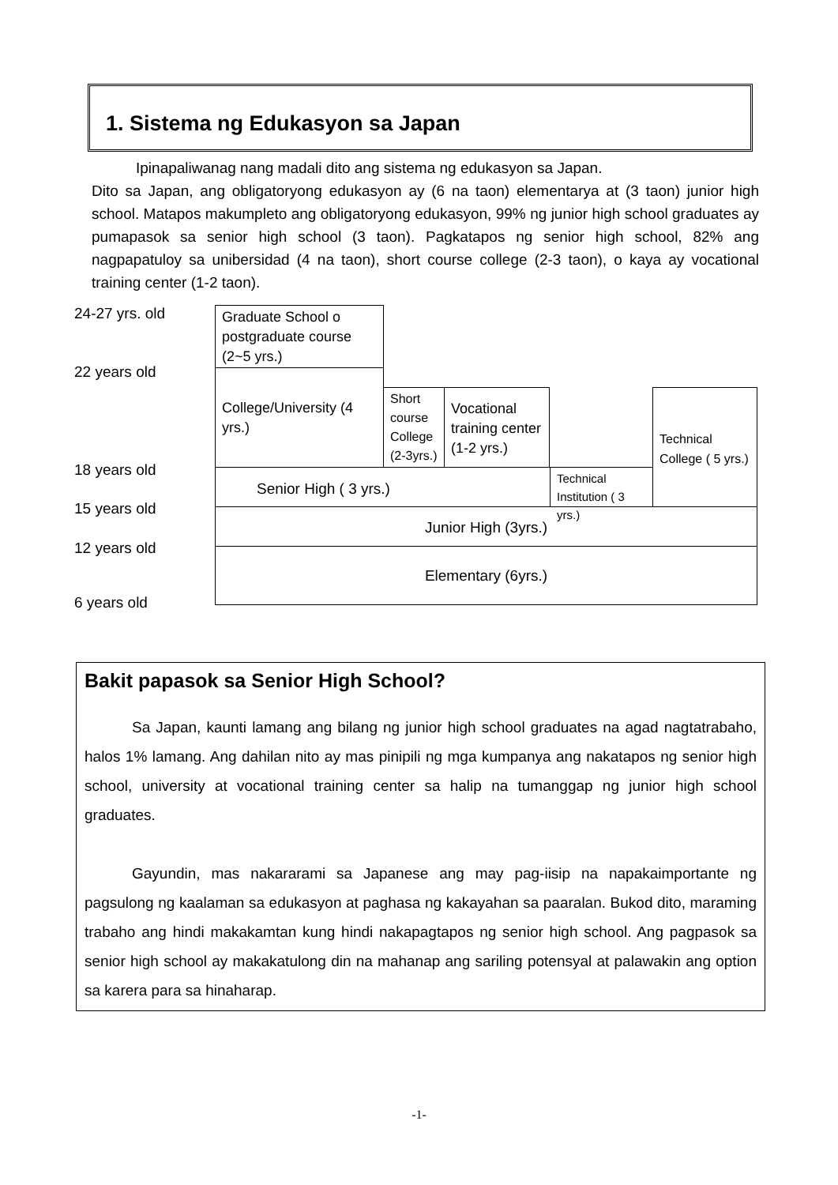1. Sistema ng Edukasyon sa Japan
Ipinapaliwanag nang madali dito ang sistema ng edukasyon sa Japan.
Dito sa Japan, ang obligatoryong edukasyon ay (6 na taon) elementarya at (3 taon) junior high school. Matapos makumpleto ang obligatoryong edukasyon, 99% ng junior high school graduates ay pumapasok sa senior high school (3 taon). Pagkatapos ng senior high school, 82% ang nagpapatuloy sa unibersidad (4 na taon), short course college (2-3 taon), o kaya ay vocational training center (1-2 taon).
24-27 yrs. old
22 years old
18 years old
15 years old
12 years old
6 years old
Graduate School o postgraduate course (2~5 yrs.)
College/University (4 yrs.)
Short course College (2-3yrs.)
Vocational training center (1-2 yrs.)
Technical College ( 5 yrs.)
Senior High ( 3 yrs.)
Technical Institution ( 3 yrs.)
Junior High (3yrs.)
Elementary (6yrs.)
Bakit papasok sa Senior High School?
Sa Japan, kaunti lamang ang bilang ng junior high school graduates na agad nagtatrabaho, halos 1% lamang. Ang dahilan nito ay mas pinipili ng mga kumpanya ang nakatapos ng senior high school, university at vocational training center sa halip na tumanggap ng junior high school graduates.
Gayundin, mas nakararami sa Japanese ang may pag-iisip na napakaimportante ng pagsulong ng kaalaman sa edukasyon at paghasa ng kakayahan sa paaralan. Bukod dito, maraming trabaho ang hindi makakamtan kung hindi nakapagtapos ng senior high school. Ang pagpasok sa senior high school ay makakatulong din na mahanap ang sariling potensyal at palawakin ang option sa karera para sa hinaharap.
-1-